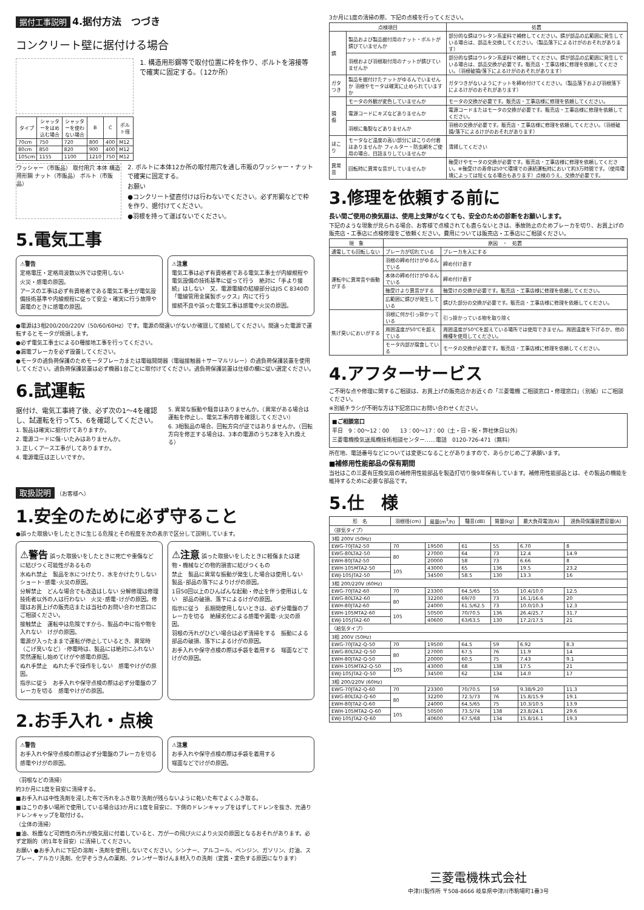据付工事説明 4.据付方法　つづき
コンクリート壁に据付ける場合
| タイプ | シャッターをはめ込む場合 | シャッターを使わない場合 | B | C | ボルト径 |
| --- | --- | --- | --- | --- | --- |
| 70cm | 750 | 720 | 800 | 400 | M12 |
| 80cm | 850 | 820 | 900 | 400 | M12 |
| 105cm | 1155 | 1100 | 1210 | 750 | M12 |
1. 構造用形鋼等で取付位置に枠を作り、ボルトを溶接等で確実に固定する。（12か所）
ワッシャー（市販品） 取付用穴 本体 構造用形鋼 ナット（市販品） ボルト（市販品）
2. ボルトに本体12か所の取付用穴を通し市販のワッシャー・ナットで確実に固定する。
お願い
●コンクリート壁直付けは行わないでください。必ず形鋼などで枠を作り、据付けてください。
●羽根を持って運ばないでください。
5.電気工事
⚠警告
定格電圧・定格周波数以外では使用しない
火災・感電の原因。
アースの工事は必ず有資格者である電気工事士が電気設備技術基準や内線規程に従って安全・確実に行う故障や漏電のときに感電の原因。
⚠注意
電気工事は必ず有資格者である電気工事士が内線規程や電気設備の技術基準に従って行う　絶対に「手より接続」はしない　又、電源電線の結線部分はJIS C 8340の「電線管用金属製ボックス」内にて行う
接続不良や誤った電気工事は感電や火災の原因。
●電源は3相200/200/220V（50/60/60Hz）です。電源の間違いがないか確認して接続してください。間違った電源で運転するとモータが焼損します。
●必ず電気工事士によるD種接地工事を行ってください。
●漏電ブレーカを必ず設置してください。
●モータの過負荷保護のためモータブレーカまたは電磁開閉器（電磁接触器＋サーマルリレー）の過負荷保護装置を使用してください。過負荷保護装置は必ず機器1台ごとに取付けてください。過負荷保護装置は仕様の欄に従い選定ください。
6.試運転
据付け、電気工事終了後、必ず次の1～4を確認し、試運転を行って5、6を確認してください。
1. 製品は確実に据付けてありますか。
2. 電源コードに傷･いたみはありませんか。
3. 正しくアース工事がしてありますか。
4. 電源電圧は正しいですか。
5. 異常な振動や騒音はありませんか。（異常がある場合は運転を停止し、電気工事内容を確認してください）
6. 3相製品の場合、回転方向が逆ではありませんか。（回転方向を修正する場合は、3本の電源のうち2本を入れ換える）
取扱説明 （お客様へ）
1.安全のために必ず守ること
●誤った取扱いをしたときに生じる危険とその程度を次の表示で区分して説明しています。
⚠警告 誤った取扱いをしたときに死亡や重傷などに結びつく可能性があるもの
水ぬれ禁止　製品を水につけたり、水をかけたりしない　ショート･感電･火災の原因。
分解禁止　どんな場合でも改造はしない 分解修理は修理技術者以外の人は行わない　火災･感電･けがの原因。修理はお買上げの販売店または当社のお問い合わせ窓口にご相談ください。
接触禁止　運転中は危険ですから、製品の中に指や物を入れない　けがの原因。
電源が入ったままで運転が停止しているとき、異常時（こげ臭いなど）･停電時は、製品には絶対にふれない　突然運転し始めてけがや感電の原因。
ぬれ手禁止　ぬれた手で操作をしない　感電やけがの原因。
指示に従う　お手入れや保守点検の際は必ず分電盤のブレーカを切る　感電やけがの原因。
⚠注意 誤った取扱いをしたときに軽傷または建物・機械などの物的損害に結びつくもの
禁止　製品に異常な振動が発生した場合は使用しない　製品･部品の落下によりけがの原因。
1日50回以上のひんぱんな起動・停止を伴う使用はしない　部品の破損、落下によるけがの原因。
指示に従う　長期間使用しないときは、必ず分電盤のブレーカを切る　絶縁劣化による感電や漏電･火災の原因。
羽根の汚れがひどい場合は必ず清掃をする　振動による部品の破損、落下によるけがの原因。
お手入れや保守点検の際は手袋を着用する　端面などでけがの原因。
2.お手入れ・点検
⚠警告
お手入れや保守点検の際は必ず分電盤のブレーカを切る
感電やけがの原因。
⚠注意
お手入れや保守点検の際は手袋を着用する
端面などでけがの原因。
（羽根などの清掃）
約3か月に1度を目安に清掃する。
■お手入れは中性洗剤を浸した布で汚れをふき取り洗剤が残らないように乾いた布でよくふき取る。
■ほこりの多い場所で使用している場合は3か月に1度を目安に、下側のドレンキャップをはずしてドレンを抜き、元通りドレンキャップを取付ける。
（全体の清掃）
■油、粉塵など可燃性の汚れが換気扇に付着していると、万が一の飛び火により火災の原因となるおそれがあります。必ず定期的（約1年を目安）に清掃してください。
お願い ●お手入れに下記の溶剤・洗剤を使用しないでください。シンナー、アルコール、ベンジン、ガソリン、灯油、スプレー、アルカリ洗剤、化学ぞうきんの薬剤、クレンザー等けんま材入りの洗剤（変質・変色する原因になります）
3か月に1度の清掃の際、下記の点検を行ってください。
| 点検項目 | | 処置 |
| --- | --- | --- |
| 錆 | 製品および製品据付用のナット・ボルトが錆びていませんか | 部分的な錆はウレタン系塗料で補修してください。錆が部品の広範囲に発生している場合は、部品を交換してください。（製品落下によるけがのおそれがあります） |
| | 羽根および羽根取付用のナットが錆びていませんか | 部分的な錆はウレタン系塗料で補修してください。錆が部品の広範囲に発生している場合は、部品交換が必要です。販売店・工事店様に修理を依頼してください。（羽根破損/落下によるけがのおそれがあります） |
| ガタつき | 製品を据付けたナットがゆるんでいませんか 羽根やモータは確実に止められていますか | ガタつきがないようにナットを締め付けてください。（製品落下および羽根落下によるけがのおそれがあります） |
| 損 傷 | モータの外観が変色していませんか | モータの交換が必要です。販売店・工事店様に修理を依頼してください。 |
| | 電源コードにキズなどありませんか | 電源コードまたはモータの交換が必要です。販売店・工事店様に修理を依頼してください。 |
| | 羽根に亀裂などありませんか | 羽根の交換が必要です。販売店・工事店様に修理を依頼してください。（羽根破損/落下によるけがのおそれがあります） |
| ほこり | モータなど温度の高い部分にほこりの付着はありませんか フィルター・防虫網をご使用の場合、目詰まりしていませんか | 清掃してください |
| 異常音 | 回転時に異常な音がしていませんか | 軸受けやモータの交換が必要です。販売店・工事店様に修理を依頼してください。※軸受けの寿命は50℃環境での連続運転時において約3万時間です。（使用環境によっては短くなる場合もあります）点検のうえ、交換が必要です。 |
3.修理を依頼する前に
長い間ご使用の換気扇は、使用上支障がなくても、安全のための診断をお願いします。
下記のような現象が見られる場合、お客様で点検されても直らないときは、事故防止のためブレーカを切り、お買上げの販売店・工事店に点検修理をご依頼ください。費用については販売店・工事店にご相談ください。
| 現 象 | 原因 ・ 処置 | |
| --- | --- | --- |
| 通電しても回転しない | ブレーカが切れている | ブレーカを入にする |
| 運転中に異常音や振動がする | 羽根の締め付けがゆるんでいる | 締め付け直す |
| | 本体の締め付けがゆるんでいる | 締め付け直す |
| | 軸受けより異音がする | 軸受けの交換が必要です。販売店・工事店様に修理を依頼してください。 |
| | 広範囲に錆びが発生している | 錆びた部分の交換が必要です。販売店・工事店様に修理を依頼してください。 |
| 焦げ臭いにおいがする | 羽根に何か引っ掛かっている | 引っ掛かっている物を取り除く |
| | 周囲温度が50℃を超えている | 周囲温度が50℃を超えている場所では使用できません。周囲温度を下げるか、他の機種を使用してください。 |
| | モータ内部が腐食している | モータの交換が必要です。販売店・工事店様に修理を依頼してください。 |
4.アフターサービス
ご不明な点や修理に関するご相談は、お買上げの販売店かお近くの「三菱電機 ご相談窓口・修理窓口」（別紙）にご相談ください。
※別紙チラシが不明な方は下記窓口にお問い合わせください。
■ご相談窓口
平日　9：00～12：00　　13：00～17：00（土・日・祝・弊社休日以外）
三菱電機換気送風機技術相談センター……電話　0120-726-471（無料）
所在地、電話番号などについては変更になることがありますので、あらかじめご了承願います。
■補修用性能部品の保有期間
当社はこの三菱有圧換気扇の補修用性能部品を製造打切り後9年保有しています。補修用性能部品とは、その製品の機能を維持するために必要な部品です。
5.仕　様
| 形 名 | 羽根径(cm) | 風量(m<sup>3</sup>/h) | 騒音(dB) | 質量(kg) | 最大負荷電流(A) | 過負荷保護装置容量(A) |
| --- | --- | --- | --- | --- | --- | --- |
| 〈排気タイプ〉 | | | | | | |
| 3相 200V (50Hz) | | | | | | |
| EWG-70JTA2-50 | 70 | 19500 | 61 | 55 | 6.70 | 8 |
| EWG-80LTA2-50 | 80 | 27000 | 64 | 73 | 12.4 | 14.9 |
| EWH-80JTA2-50 | | 20000 | 58 | 73 | 6.66 | 8 |
| EWH-105MTA2-50 | 105 | 43000 | 65 | 136 | 19.5 | 23.2 |
| EWJ-105JTA2-50 | | 34500 | 58.5 | 130 | 13.3 | 16 |
| 3相 200/220V (60Hz) | | | | | | |
| EWG-70JTA2-60 | 70 | 23300 | 64.5/65 | 55 | 10.4/10.0 | 12.5 |
| EWG-80LTA2-60 | 80 | 32200 | 69/70 | 73 | 16.1/16.6 | 20 |
| EWH-80JTA2-60 | | 24000 | 61.5/62.5 | 73 | 10.0/10.3 | 12.3 |
| EWH-105MTA2-60 | 105 | 50500 | 70/70.5 | 136 | 26.4/25.7 | 31.7 |
| EWJ-105JTA2-60 | | 40600 | 63/63.5 | 130 | 17.2/17.5 | 21 |
| 〈給気タイプ〉 | | | | | | |
| 3相 200V (50Hz) | | | | | | |
| EWG-70JTA2-Q-50 | 70 | 19500 | 64.5 | 59 | 6.92 | 8.3 |
| EWG-80LTA2-Q-50 | 80 | 27000 | 67.5 | 76 | 11.9 | 14 |
| EWH-80JTA2-Q-50 | | 20000 | 60.5 | 75 | 7.43 | 9.1 |
| EWH-105MTA2-Q-50 | 105 | 43000 | 68 | 138 | 17.5 | 21 |
| EWJ-105JTA2-Q-50 | | 34500 | 62 | 134 | 14.0 | 17 |
| 3相 200/220V (60Hz) | | | | | | |
| EWG-70JTA2-Q-60 | 70 | 23300 | 70/70.5 | 59 | 9.38/9.20 | 11.3 |
| EWG-80LTA2-Q-60 | 80 | 32200 | 72.5/73 | 76 | 15.8/15.9 | 19.1 |
| EWH-80JTA2-Q-60 | | 24000 | 64.5/65 | 75 | 10.3/10.5 | 13.9 |
| EWH-105MTA2-Q-60 | 105 | 50500 | 73.5/74 | 138 | 23.8/24.1 | 29.6 |
| EWJ-105JTA2-Q-60 | | 40600 | 67.5/68 | 134 | 15.8/16.1 | 19.3 |
三菱電機株式会社
中津川製作所 〒508-8666 岐阜県中津川市駒場町1番3号